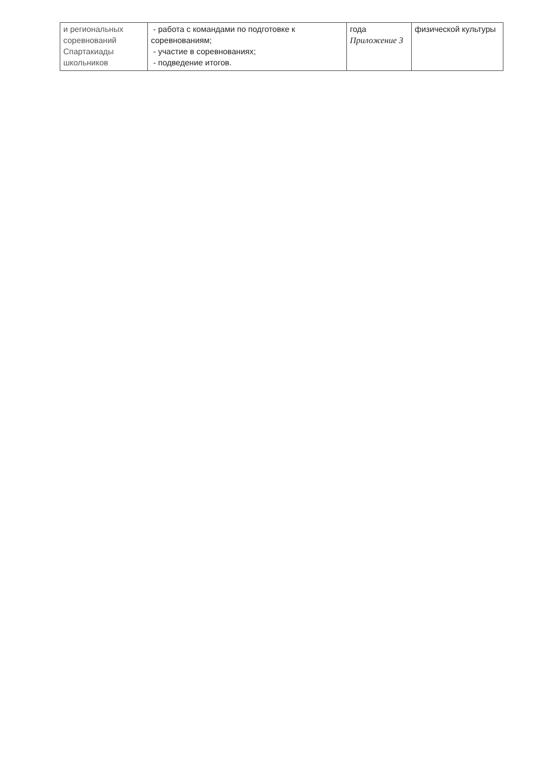| и региональных соревнований Спартакиады школьников | - работа с командами по подготовке к соревнованиям; - участие в соревнованиях; - подведение итогов. | года Приложение 3 | физической культуры |